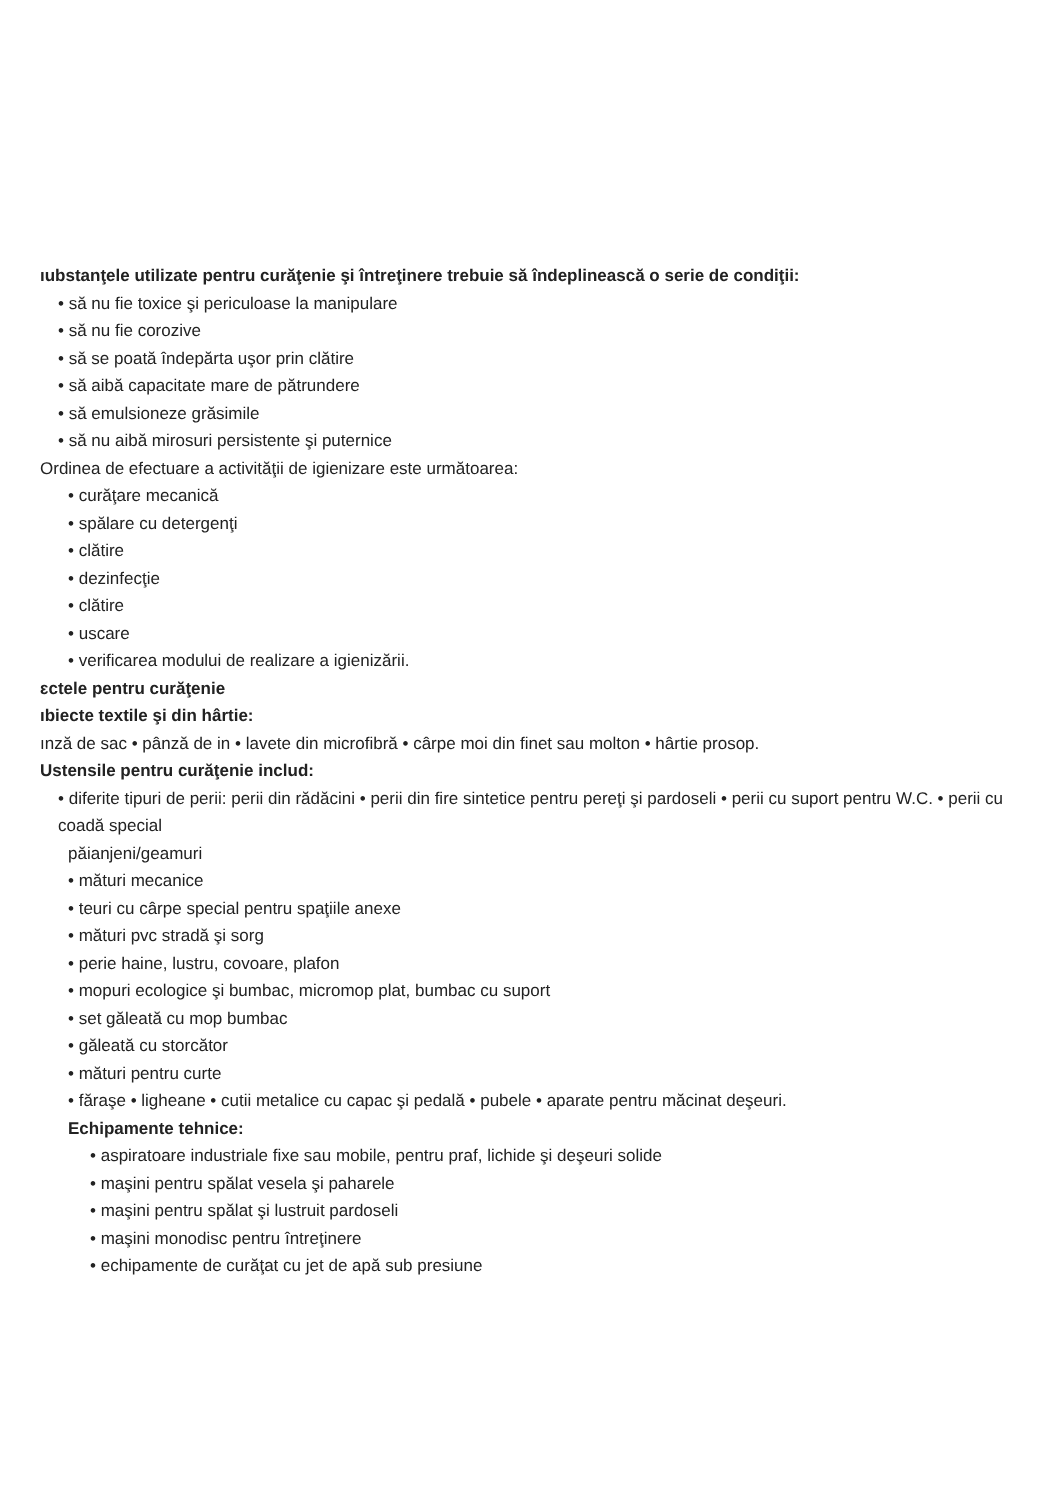ıubstanţele utilizate pentru curăţenie şi întreţinere trebuie să îndeplinească o serie de condiţii:
• să nu fie toxice şi periculoase la manipulare
• să nu fie corozive
• să se poată îndepărta uşor prin clătire
• să aibă capacitate mare de pătrundere
• să emulsioneze grăsimile
• să nu aibă mirosuri persistente şi puternice
Ordinea de efectuare a activităţii de igienizare este următoarea:
• curăţare mecanică
• spălare cu detergenţi
• clătire
• dezinfecţie
• clătire
• uscare
• verificarea modului de realizare a igienizării.
ɛctele pentru curăţenie
ıbiecte textile şi din hârtie:
ınză de sac • pânză de in • lavete din microfibră • cârpe moi din finet sau molton • hârtie prosop.
Ustensile pentru curăţenie includ:
• diferite tipuri de perii: perii din rădăcini • perii din fire sintetice pentru pereţi şi pardoseli • perii cu suport pentru W.C. • perii cu coadă special
păianjeni/geamuri
• mături mecanice
• teuri cu cârpe special pentru spaţiile anexe
• mături pvc stradă şi sorg
• perie haine, lustru, covoare, plafon
• mopuri ecologice şi bumbac, micromop plat, bumbac cu suport
• set găleată cu mop bumbac
• găleată cu storcător
• mături pentru curte
• făraşe • ligheane • cutii metalice cu capac şi pedală • pubele • aparate pentru măcinat deşeuri.
Echipamente tehnice:
• aspiratoare industriale fixe sau mobile, pentru praf, lichide şi deşeuri solide
• maşini pentru spălat vesela şi paharele
• maşini pentru spălat şi lustruit pardoseli
• maşini monodisc pentru întreţinere
• echipamente de curăţat cu jet de apă sub presiune